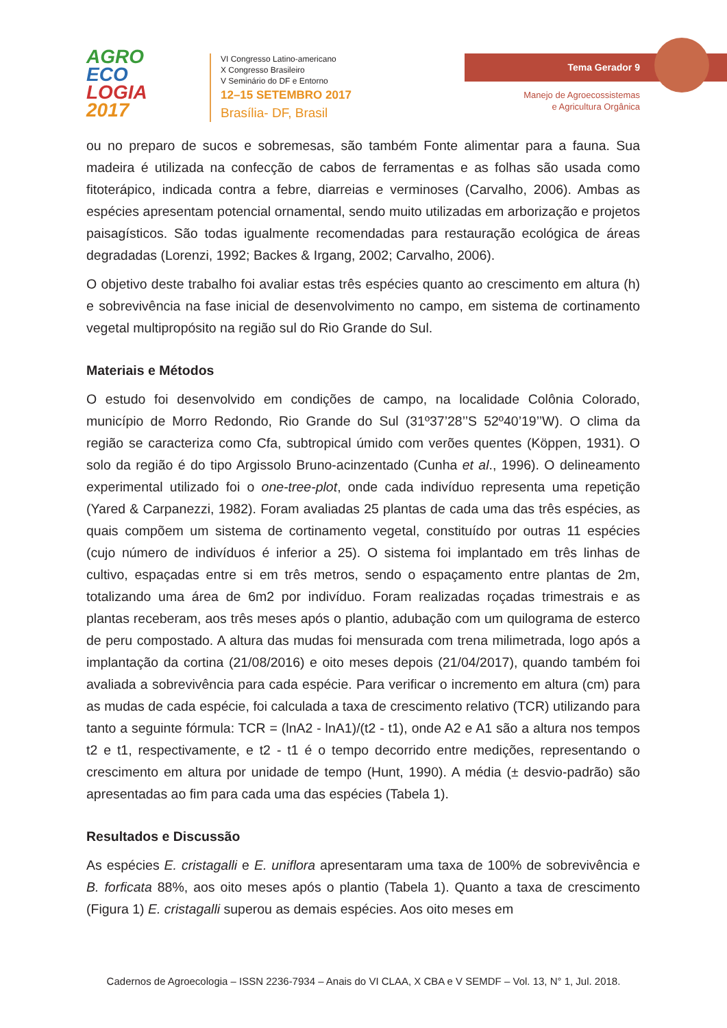AGRO
ECO
LOGIA
2017
VI Congresso Latino-americano
X Congresso Brasileiro
V Seminário do DF e Entorno
12–15 SETEMBRO 2017
Brasília- DF, Brasil
Tema Gerador 9
Manejo de Agroecossistemas
e Agricultura Orgânica
ou no preparo de sucos e sobremesas, são também Fonte alimentar para a fauna. Sua madeira é utilizada na confecção de cabos de ferramentas e as folhas são usada como fitoterápico, indicada contra a febre, diarreias e verminoses (Carvalho, 2006). Ambas as espécies apresentam potencial ornamental, sendo muito utilizadas em arborização e projetos paisagísticos. São todas igualmente recomendadas para restauração ecológica de áreas degradadas (Lorenzi, 1992; Backes & Irgang, 2002; Carvalho, 2006).
O objetivo deste trabalho foi avaliar estas três espécies quanto ao crescimento em altura (h) e sobrevivência na fase inicial de desenvolvimento no campo, em sistema de cortinamento vegetal multipropósito na região sul do Rio Grande do Sul.
Materiais e Métodos
O estudo foi desenvolvido em condições de campo, na localidade Colônia Colorado, município de Morro Redondo, Rio Grande do Sul (31º37’28’’S 52º40’19’’W). O clima da região se caracteriza como Cfa, subtropical úmido com verões quentes (Köppen, 1931). O solo da região é do tipo Argissolo Bruno-acinzentado (Cunha et al., 1996). O delineamento experimental utilizado foi o one-tree-plot, onde cada indivíduo representa uma repetição (Yared & Carpanezzi, 1982). Foram avaliadas 25 plantas de cada uma das três espécies, as quais compõem um sistema de cortinamento vegetal, constituído por outras 11 espécies (cujo número de indivíduos é inferior a 25). O sistema foi implantado em três linhas de cultivo, espaçadas entre si em três metros, sendo o espaçamento entre plantas de 2m, totalizando uma área de 6m2 por indivíduo. Foram realizadas roçadas trimestrais e as plantas receberam, aos três meses após o plantio, adubação com um quilograma de esterco de peru compostado. A altura das mudas foi mensurada com trena milimetrada, logo após a implantação da cortina (21/08/2016) e oito meses depois (21/04/2017), quando também foi avaliada a sobrevivência para cada espécie. Para verificar o incremento em altura (cm) para as mudas de cada espécie, foi calculada a taxa de crescimento relativo (TCR) utilizando para tanto a seguinte fórmula: TCR = (lnA2 - lnA1)/(t2 - t1), onde A2 e A1 são a altura nos tempos t2 e t1, respectivamente, e t2 - t1 é o tempo decorrido entre medições, representando o crescimento em altura por unidade de tempo (Hunt, 1990). A média (± desvio-padrão) são apresentadas ao fim para cada uma das espécies (Tabela 1).
Resultados e Discussão
As espécies E. cristagalli e E. uniflora apresentaram uma taxa de 100% de sobrevivência e B. forficata 88%, aos oito meses após o plantio (Tabela 1). Quanto a taxa de crescimento (Figura 1) E. cristagalli superou as demais espécies. Aos oito meses em
Cadernos de Agroecologia – ISSN 2236-7934 – Anais do VI CLAA, X CBA e V SEMDF – Vol. 13, N° 1, Jul. 2018.